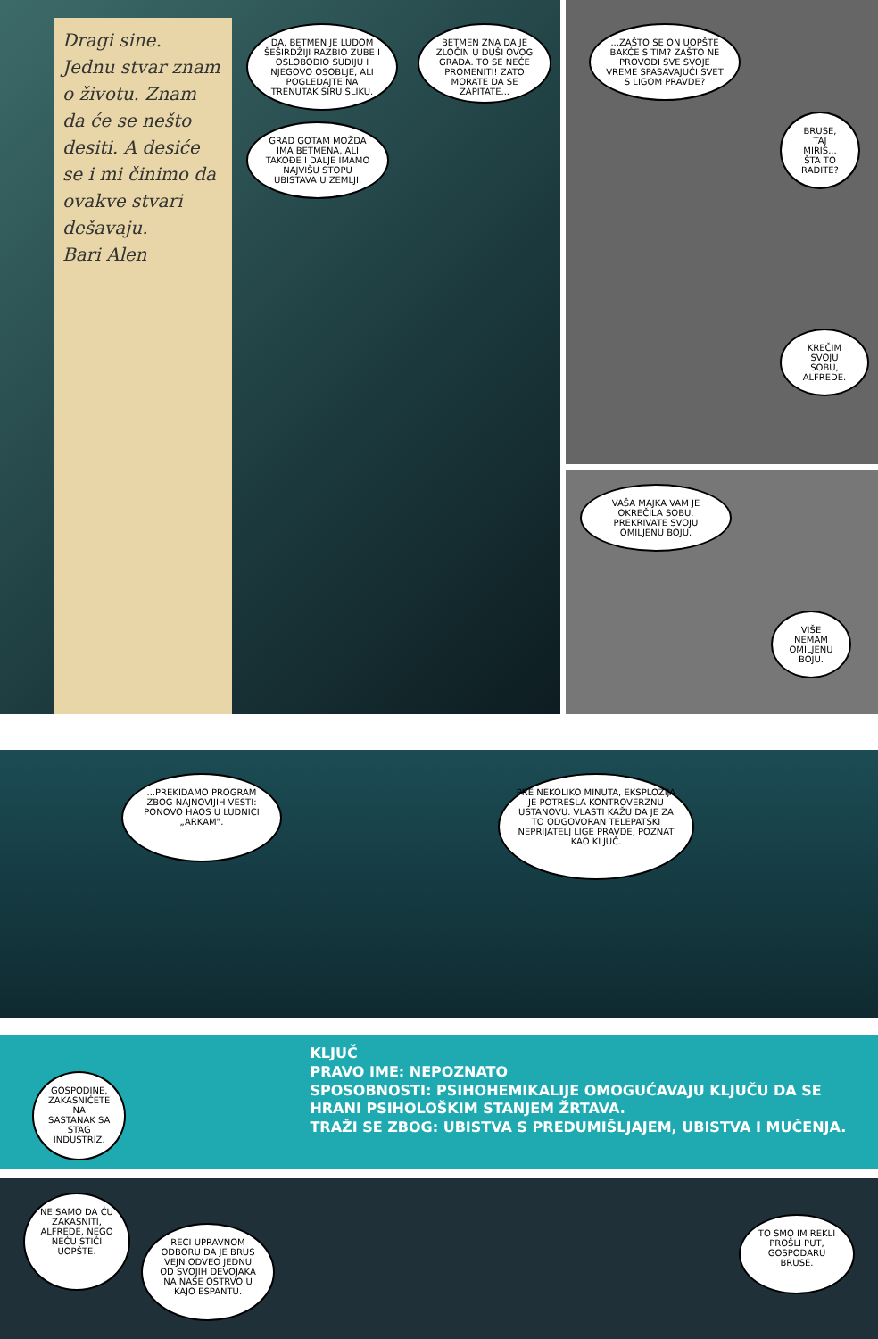Dragi sine.
Jednu stvar znam o životu. Znam da će se nešto desiti. A desiće se i mi činimo da ovakve stvari dešavaju.
Bari Alen
DA, BETMEN JE LUDOM ŠEŠIRDŽIJI RAZBIO ZUBE I OSLOBODIO SUDIJU I NJEGOVO OSOBLJE, ALI POGLEDAJTE NA TRENUTAK ŠIRU SLIKU.
GRAD GOTAM MOŽDA IMA BETMENA, ALI TAKOĐE I DALJE IMAMO NAJVIŠU STOPU UBISTAVA U ZEMLJI.
BETMEN ZNA DA JE ZLOČIN U DUŠI OVOG GRADA. TO SE NEĆE PROMENITI! ZATO MORATE DA SE ZAPITATE...
...ZAŠTO SE ON UOPŠTE BAKĆE S TIM? ZAŠTO NE PROVODI SVE SVOJE VREME SPASAVAJUĆI SVET S LIGOM PRAVDE?
BRUSE, TAJ MIRIS... ŠTA TO RADITE?
KREČIM SVOJU SOBU, ALFREDE.
VAŠA MAJKA VAM JE OKREČILA SOBU. PREKRIVATE SVOJU OMILJENU BOJU.
VIŠE NEMAM OMILJENU BOJU.
...PREKIDAMO PROGRAM ZBOG NAJNOVIJIH VESTI: PONOVO HAOS U LUDNICI „ARKAM".
PRE NEKOLIKO MINUTA, EKSPLOZIJA JE POTRESLA KONTROVERZNU USTANOVU. VLASTI KAŽU DA JE ZA TO ODGOVORAN TELEPATSKI NEPRIJATELJ LIGE PRAVDE, POZNAT KAO KLJUČ.
GOSPODINE, ZAKASNIĆETE NA SASTANAK SA STAG INDUSTRIZ.
KLJUČ
PRAVO IME: NEPOZNATO
SPOSOBNOSTI: PSIHOHEMIKALIJE OMOGUĆAVAJU KLJUČU DA SE HRANI PSIHOLOŠKIM STANJEM ŽRTAVA.
TRAŽI SE ZBOG: UBISTVA S PREDUMIŠLJAJEM, UBISTVA I MUČENJA.
NE SAMO DA ĆU ZAKASNITI, ALFREDE, NEGO NEĆU STIĆI UOPŠTE.
RECI UPRAVNOM ODBORU DA JE BRUS VEJN ODVEO JEDNU OD SVOJIH DEVOJAKA NA NAŠE OSTRVO U KAJO ESPANTU.
TO SMO IM REKLI PROŠLI PUT, GOSPODARU BRUSE.